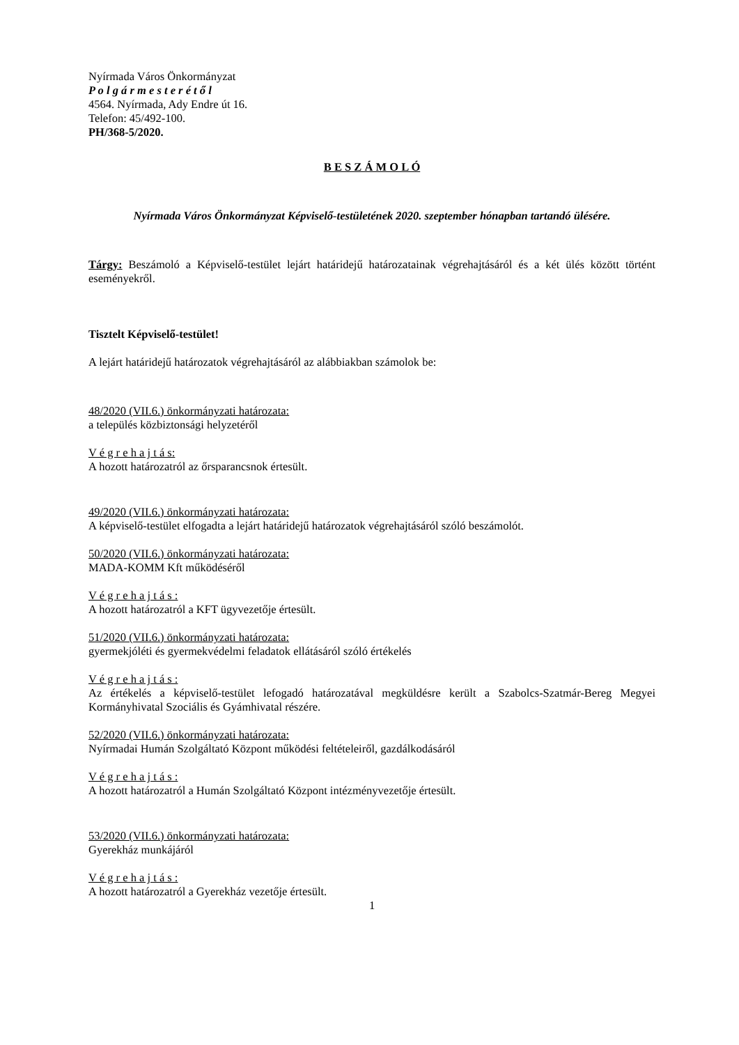Nyírmada Város Önkormányzat
P o l g á r m e s t e r é t ő l
4564. Nyírmada, Ady Endre út 16.
Telefon: 45/492-100.
PH/368-5/2020.
B E S Z Á M O L Ó
Nyírmada Város Önkormányzat Képviselő-testületének 2020. szeptember hónapban tartandó ülésére.
Tárgy: Beszámoló a Képviselő-testület lejárt határidejű határozatainak végrehajtásáról és a két ülés között történt eseményekről.
Tisztelt Képviselő-testület!
A lejárt határidejű határozatok végrehajtásáról az alábbiakban számolok be:
48/2020 (VII.6.) önkormányzati határozata:
a település közbiztonsági helyzetéről
V é g r e h a j t á s:
A hozott határozatról az őrsparancsnok értesült.
49/2020 (VII.6.) önkormányzati határozata:
A képviselő-testület elfogadta a lejárt határidejű határozatok végrehajtásáról szóló beszámolót.
50/2020 (VII.6.) önkormányzati határozata:
MADA-KOMM Kft működéséről
V é g r e h a j t á s :
A hozott határozatról a KFT ügyvezetője értesült.
51/2020 (VII.6.) önkormányzati határozata:
gyermekjóléti és gyermekvédelmi feladatok ellátásáról szóló értékelés
V é g r e h a j t á s :
Az értékelés a képviselő-testület lefogadó határozatával megküldésre került a Szabolcs-Szatmár-Bereg Megyei Kormányhivatal Szociális és Gyámhivatal részére.
52/2020 (VII.6.) önkormányzati határozata:
Nyírmadai Humán Szolgáltató Központ működési feltételeiről, gazdálkodásáról
V é g r e h a j t á s :
A hozott határozatról a Humán Szolgáltató Központ intézményvezetője értesült.
53/2020 (VII.6.) önkormányzati határozata:
Gyerekház munkájáról
V é g r e h a j t á s :
A hozott határozatról a Gyerekház vezetője értesült.
1